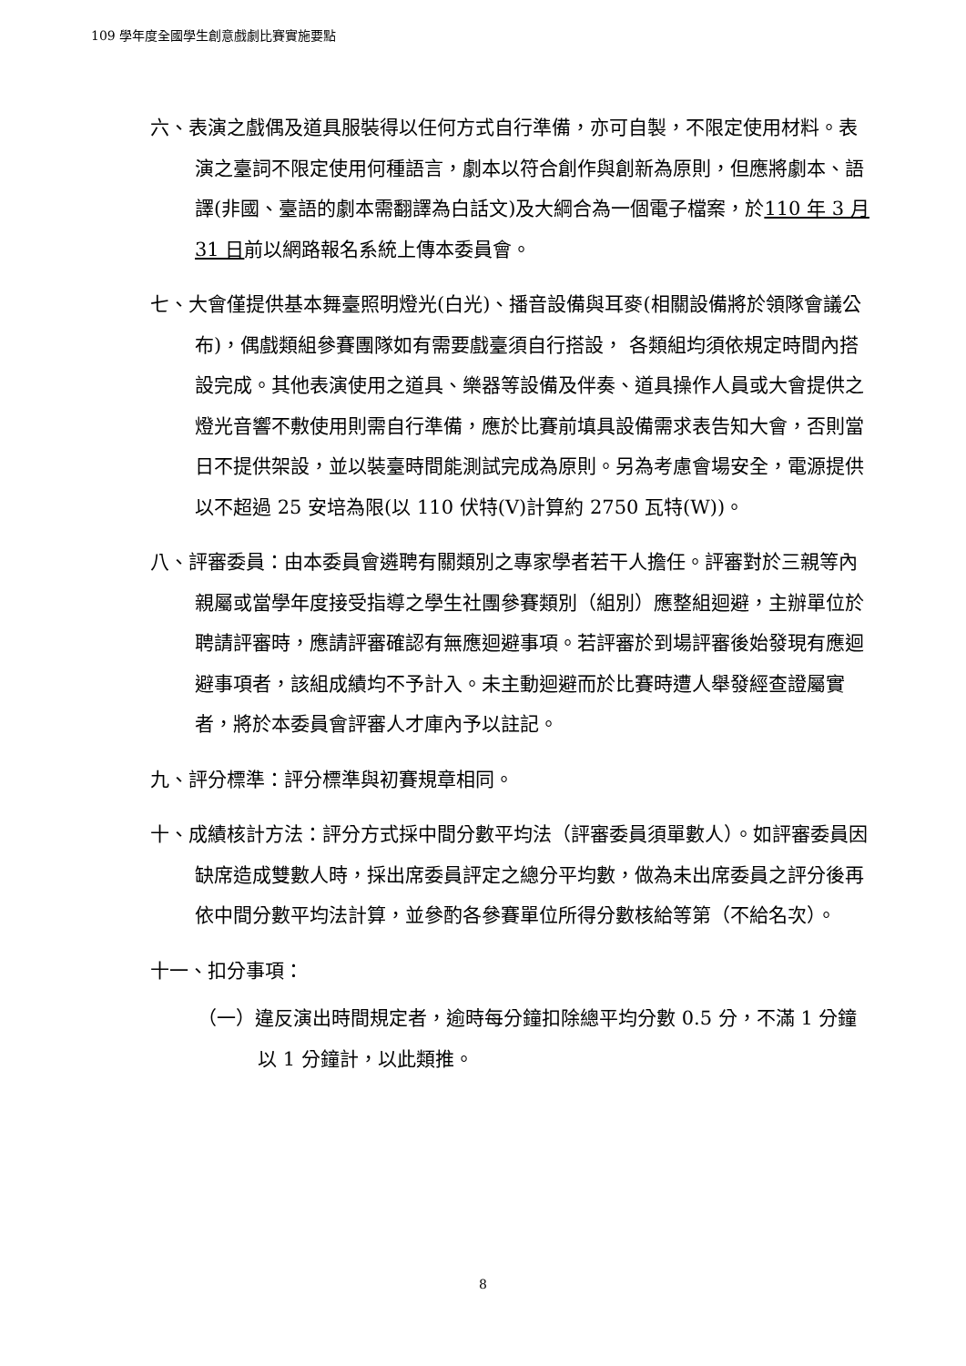109 學年度全國學生創意戲劇比賽實施要點
六、表演之戲偶及道具服裝得以任何方式自行準備，亦可自製，不限定使用材料。表演之臺詞不限定使用何種語言，劇本以符合創作與創新為原則，但應將劇本、語譯(非國、臺語的劇本需翻譯為白話文)及大綱合為一個電子檔案，於110 年 3 月 31 日前以網路報名系統上傳本委員會。
七、大會僅提供基本舞臺照明燈光(白光)、播音設備與耳麥(相關設備將於領隊會議公布)，偶戲類組參賽團隊如有需要戲臺須自行搭設， 各類組均須依規定時間內搭設完成。其他表演使用之道具、樂器等設備及伴奏、道具操作人員或大會提供之燈光音響不敷使用則需自行準備，應於比賽前填具設備需求表告知大會，否則當日不提供架設，並以裝臺時間能測試完成為原則。另為考慮會場安全，電源提供以不超過 25 安培為限(以 110 伏特(V)計算約 2750 瓦特(W))。
八、評審委員：由本委員會遴聘有關類別之專家學者若干人擔任。評審對於三親等內親屬或當學年度接受指導之學生社團參賽類別（組別）應整組迴避，主辦單位於聘請評審時，應請評審確認有無應迴避事項。若評審於到場評審後始發現有應迴避事項者，該組成績均不予計入。未主動迴避而於比賽時遭人舉發經查證屬實者，將於本委員會評審人才庫內予以註記。
九、評分標準：評分標準與初賽規章相同。
十、成績核計方法：評分方式採中間分數平均法（評審委員須單數人）。如評審委員因缺席造成雙數人時，採出席委員評定之總分平均數，做為未出席委員之評分後再依中間分數平均法計算，並參酌各參賽單位所得分數核給等第（不給名次）。
十一、扣分事項：
（一）違反演出時間規定者，逾時每分鐘扣除總平均分數 0.5 分，不滿 1 分鐘以 1 分鐘計，以此類推。
8